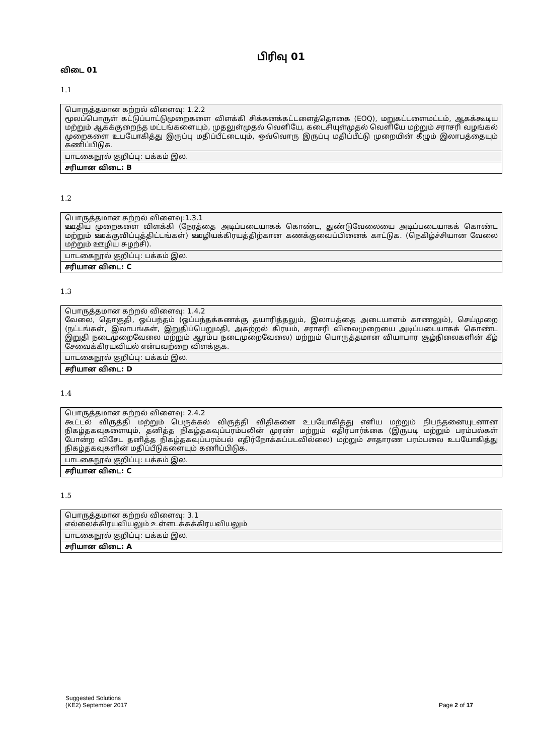பிரிவு 01
விடை 01
1.1
| பொருத்தமான கற்றல் விளைவு: 1.2.2 மூலப்பொருள் கட்டுப்பாட்டுமுறைகளை விளக்கி சிக்கனக்கட்டளைத்தொகை (EOQ), மறுகட்டளைமட்டம், ஆகக்கூடிய மற்றும் ஆகக்குறைந்த மட்டங்களையும், முதலுள்முதல் வெளியே, கடைசியுள்முதல் வெளியே மற்றும் சராசரி வழங்கல் முறைகளை உபயோகித்து இருப்பு மதிப்பீட்டையும், ஒவ்வொரு இருப்பு மதிப்பீட்டு முறையின் கீழும் இலாபத்தையும் கணிப்பிடுக. |
| பாடகைநூல் குறிப்பு: பக்கம் இல. |
| சரியான விடை: B |
1.2
| பொருத்தமான கற்றல் விளைவு:1.3.1 ஊதிய முறைகளை விளக்கி (நேரத்தை அடிப்படையாகக் கொண்ட, துண்டுவேலையை அடிப்படையாகக் கொண்ட மற்றும் ஊக்குவிப்புத்திட்டங்கள்) ஊழியக்கிரயத்திற்கான கணக்குவைப்பினைக் காட்டுக. (நெகிழ்ச்சியான வேலை மற்றும் ஊழிய சுழற்சி). |
| பாடகைநூல் குறிப்பு: பக்கம் இல. |
| சரியான விடை: C |
1.3
| பொருத்தமான கற்றல் விளைவு: 1.4.2 வேலை, தொகுதி, ஒப்பந்தம் (ஒப்பந்தக்கணக்கு தயாரித்தலும், இலாபத்தை அடையாளம் காணலும்), செய்முறை (நட்டங்கள், இலாபங்கள், இறுதிப்பெறுமதி, அகற்றல் கிரயம், சராசரி விலைமுறையை அடிப்படையாகக் கொண்ட இறுதி நடைமுறைவேலை மற்றும் ஆரம்ப நடைமுறைவேலை) மற்றும் பொருத்தமான வியாபார சூழ்நிலைகளின் கீழ் சேவைக்கிரயவியல் என்பவற்றை விளக்குக. |
| பாடகைநூல் குறிப்பு: பக்கம் இல. |
| சரியான விடை: D |
1.4
| பொருத்தமான கற்றல் விளைவு: 2.4.2 கூட்டல் விருத்தி மற்றும் பெருக்கல் விருத்தி விதிகளை உபயோகித்து எளிய மற்றும் நிபந்தனையுடனான நிகழ்தகவுகளையும், தனித்த நிகழ்தகவுப்பரம்பலின் முரண் மற்றும் எதிர்பார்க்கை (இருபடி மற்றும் பரம்பல்கள் போன்ற விசேட தனித்த நிகழ்தகவுப்பரம்பல் எதிர்நோக்கப்படவில்லை) மற்றும் சாதாரண பரம்பலை உபயோகித்து நிகழ்தகவுகளின் மதிப்பீடுகளையும் கணிப்பிடுக. |
| பாடகைநூல் குறிப்பு: பக்கம் இல. |
| சரியான விடை: C |
1.5
| பொருத்தமான கற்றல் விளைவு: 3.1 எல்லைக்கிரயவியலும் உள்ளடக்கக்கிரயவியலும் |
| பாடகைநூல் குறிப்பு: பக்கம் இல. |
| சரியான விடை: A |
Suggested Solutions
(KE2) September 2017 Page 2 of 17